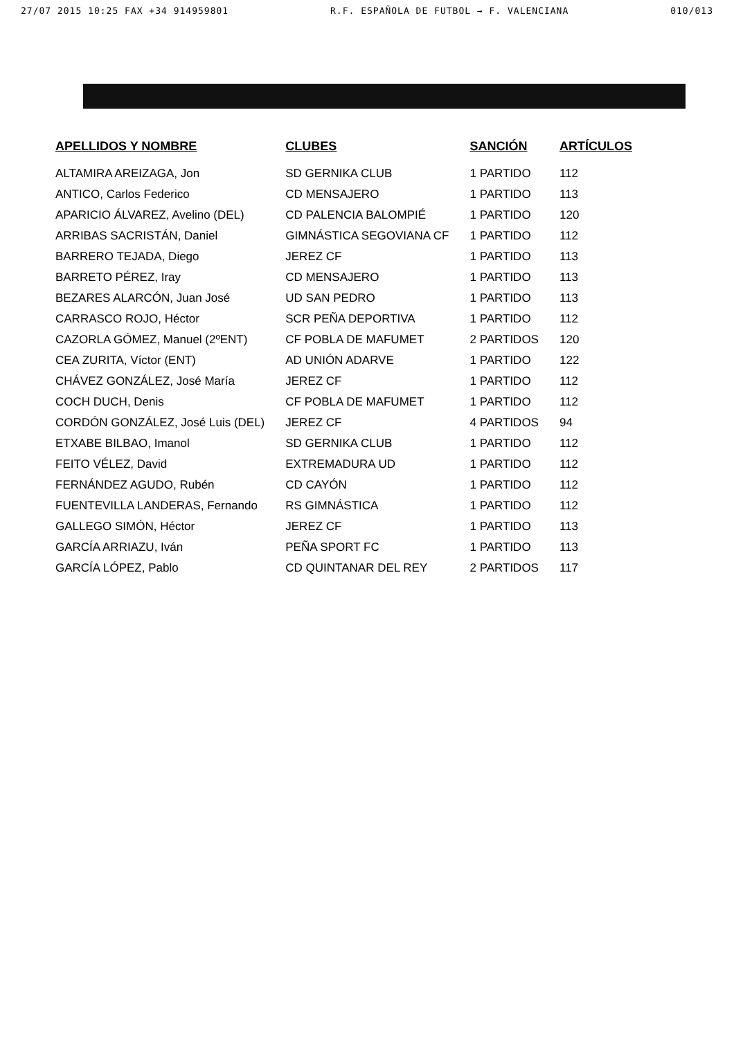27/07 2015 10:25 FAX +34 914959801 R.F. ESPAÑOLA DE FUTBOL → F. VALENCIANA 010/013
| APELLIDOS Y NOMBRE | CLUBES | SANCIÓN | ARTÍCULOS |
| --- | --- | --- | --- |
| ALTAMIRA AREIZAGA, Jon | SD GERNIKA CLUB | 1 PARTIDO | 112 |
| ANTICO, Carlos Federico | CD MENSAJERO | 1 PARTIDO | 113 |
| APARICIO ÁLVAREZ, Avelino (DEL) | CD PALENCIA BALOMPIÉ | 1 PARTIDO | 120 |
| ARRIBAS SACRISTÁN, Daniel | GIMNÁSTICA SEGOVIANA CF | 1 PARTIDO | 112 |
| BARRERO TEJADA, Diego | JEREZ CF | 1 PARTIDO | 113 |
| BARRETO PÉREZ, Iray | CD MENSAJERO | 1 PARTIDO | 113 |
| BEZARES ALARCÓN, Juan José | UD SAN PEDRO | 1 PARTIDO | 113 |
| CARRASCO ROJO, Héctor | SCR PEÑA DEPORTIVA | 1 PARTIDO | 112 |
| CAZORLA GÓMEZ, Manuel (2ºENT) | CF POBLA DE MAFUMET | 2 PARTIDOS | 120 |
| CEA ZURITA, Víctor (ENT) | AD UNIÓN ADARVE | 1 PARTIDO | 122 |
| CHÁVEZ GONZÁLEZ, José María | JEREZ CF | 1 PARTIDO | 112 |
| COCH DUCH, Denis | CF POBLA DE MAFUMET | 1 PARTIDO | 112 |
| CORDÓN GONZÁLEZ, José Luis (DEL) | JEREZ CF | 4 PARTIDOS | 94 |
| ETXABE BILBAO, Imanol | SD GERNIKA CLUB | 1 PARTIDO | 112 |
| FEITO VÉLEZ, David | EXTREMADURA UD | 1 PARTIDO | 112 |
| FERNÁNDEZ AGUDO, Rubén | CD CAYÓN | 1 PARTIDO | 112 |
| FUENTEVILLA LANDERAS, Fernando | RS GIMNÁSTICA | 1 PARTIDO | 112 |
| GALLEGO SIMÓN, Héctor | JEREZ CF | 1 PARTIDO | 113 |
| GARCÍA ARRIAZU, Iván | PEÑA SPORT FC | 1 PARTIDO | 113 |
| GARCÍA LÓPEZ, Pablo | CD QUINTANAR DEL REY | 2 PARTIDOS | 117 |